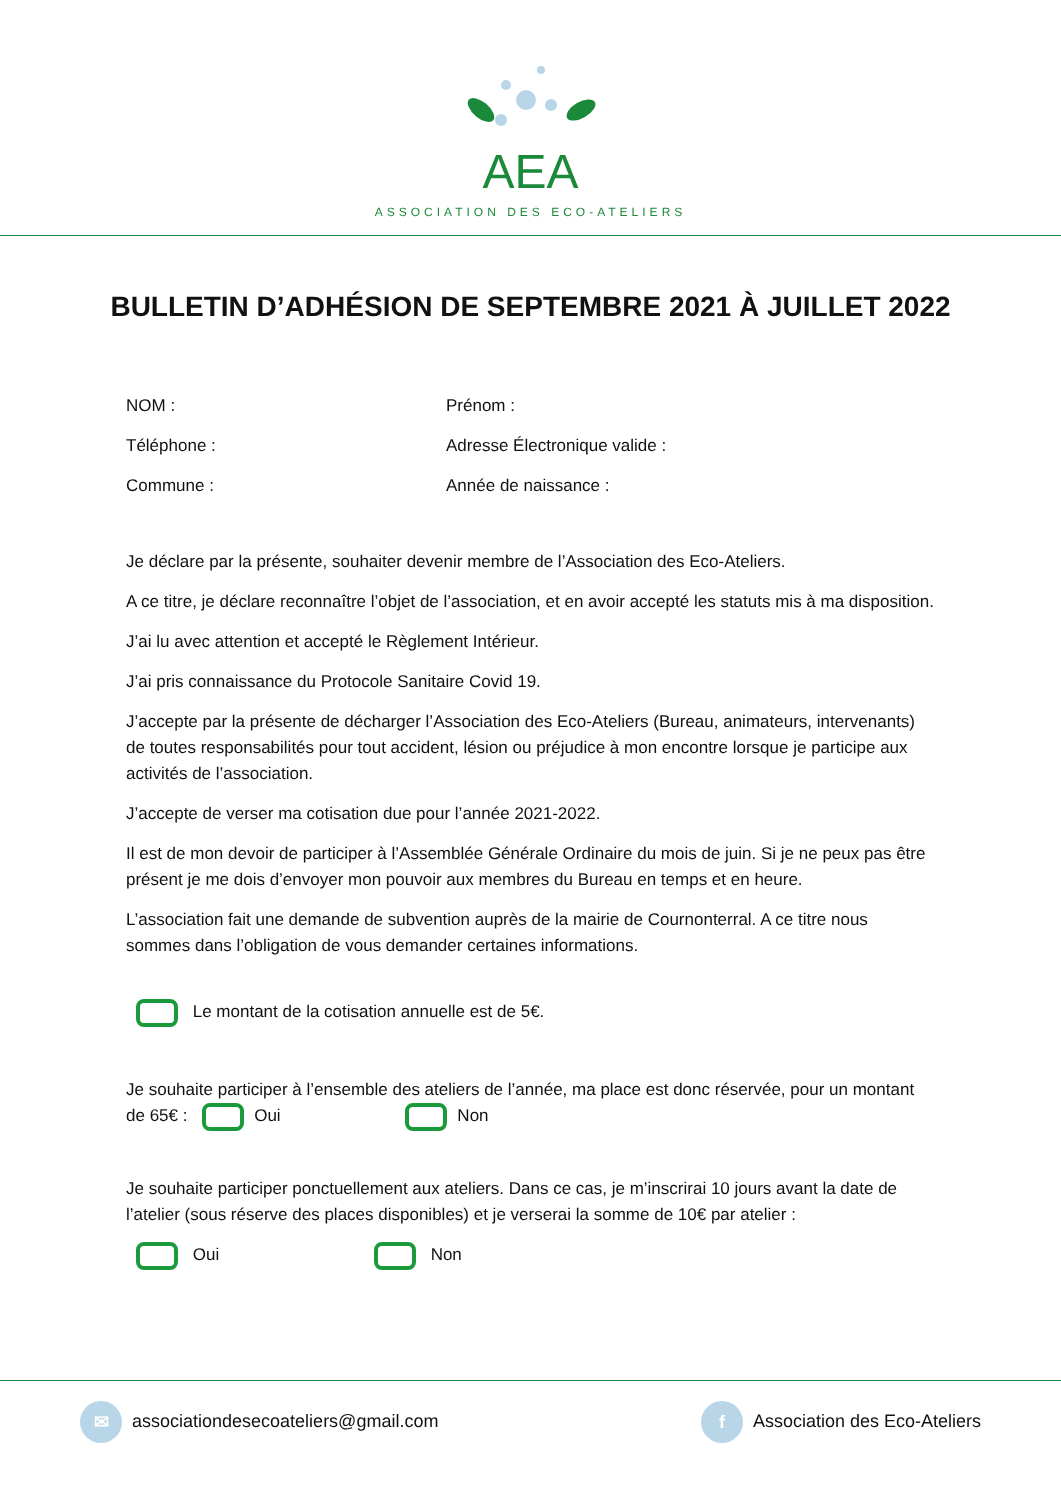AEA
ASSOCIATION DES ECO-ATELIERS
BULLETIN D’ADHÉSION DE SEPTEMBRE 2021 À JUILLET 2022
NOM :
Prénom :
Téléphone :
Adresse Électronique valide :
Commune :
Année de naissance :
Je déclare par la présente, souhaiter devenir membre de l’Association des Eco-Ateliers.
A ce titre, je déclare reconnaître l’objet de l’association, et en avoir accepté les statuts mis à ma disposition.
J’ai lu avec attention et accepté le Règlement Intérieur.
J’ai pris connaissance du Protocole Sanitaire Covid 19.
J’accepte par la présente de décharger l’Association des Eco-Ateliers (Bureau, animateurs, intervenants) de toutes responsabilités pour tout accident, lésion ou préjudice à mon encontre lorsque je participe aux activités de l’association.
J’accepte de verser ma cotisation due pour l’année 2021-2022.
Il est de mon devoir de participer à l’Assemblée Générale Ordinaire du mois de juin. Si je ne peux pas être présent je me dois d’envoyer mon pouvoir aux membres du Bureau en temps et en heure.
L’association fait une demande de subvention auprès de la mairie de Cournonterral. A ce titre nous sommes dans l’obligation de vous demander certaines informations.
Le montant de la cotisation annuelle est de 5€.
Je souhaite participer à l’ensemble des ateliers de l’année, ma place est donc réservée, pour un montant de 65€ : Oui Non
Je souhaite participer ponctuellement aux ateliers. Dans ce cas, je m’inscrirai 10 jours avant la date de l’atelier (sous réserve des places disponibles) et je verserai la somme de 10€ par atelier :
Oui Non
✉ associationdesecoateliers@gmail.com
f Association des Eco-Ateliers